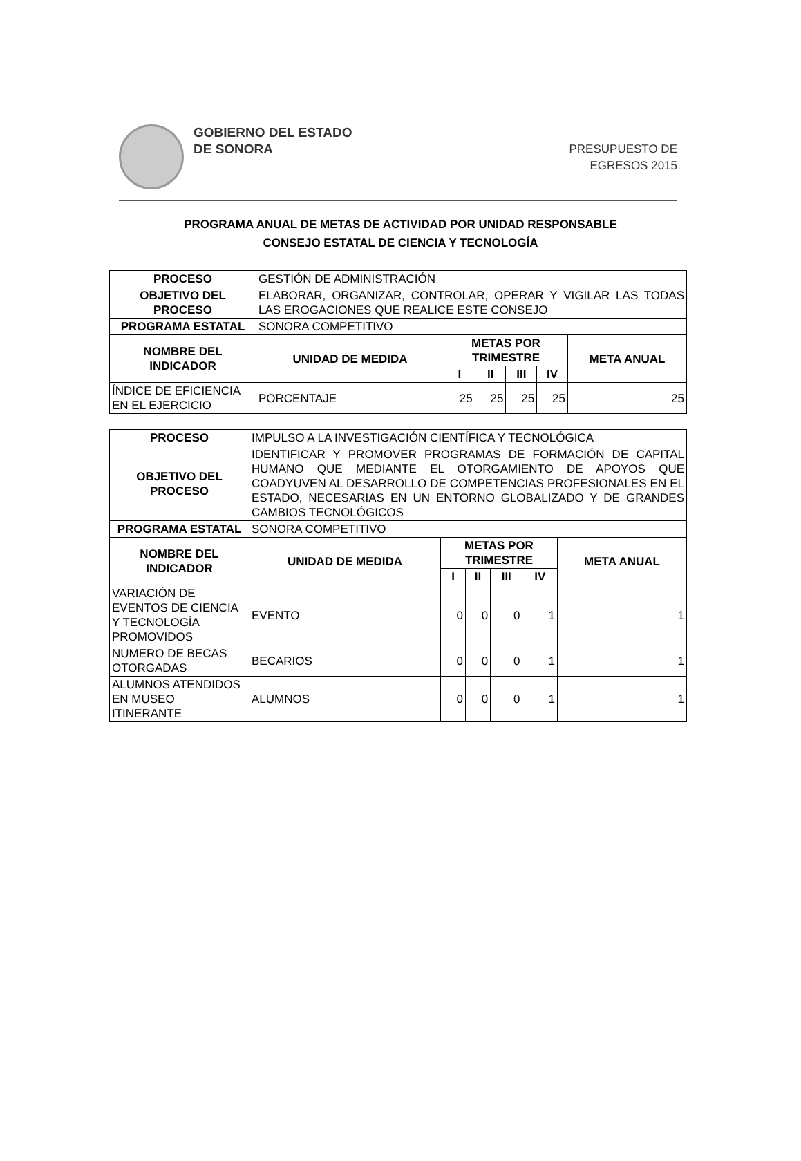GOBIERNO DEL ESTADO
DE SONORA
PRESUPUESTO DE
EGRESOS 2015
PROGRAMA ANUAL DE METAS DE ACTIVIDAD POR UNIDAD RESPONSABLE
CONSEJO ESTATAL DE CIENCIA Y TECNOLOGÍA
| PROCESO | GESTIÓN DE ADMINISTRACIÓN | | | | | |
| OBJETIVO DEL PROCESO | ELABORAR, ORGANIZAR, CONTROLAR, OPERAR Y VIGILAR LAS TODAS LAS EROGACIONES QUE REALICE ESTE CONSEJO | | | | | |
| PROGRAMA ESTATAL | SONORA COMPETITIVO | | | | | |
| NOMBRE DEL INDICADOR | UNIDAD DE MEDIDA | METAS POR TRIMESTRE | | | | META ANUAL |
| | | I | II | III | IV | |
| ÍNDICE DE EFICIENCIA EN EL EJERCICIO | PORCENTAJE | 25 | 25 | 25 | 25 | 25 |
| PROCESO | IMPULSO A LA INVESTIGACIÓN CIENTÍFICA Y TECNOLÓGICA | | | | | |
| OBJETIVO DEL PROCESO | IDENTIFICAR Y PROMOVER PROGRAMAS DE FORMACIÓN DE CAPITAL HUMANO QUE MEDIANTE EL OTORGAMIENTO DE APOYOS QUE COADYUVEN AL DESARROLLO DE COMPETENCIAS PROFESIONALES EN EL ESTADO, NECESARIAS EN UN ENTORNO GLOBALIZADO Y DE GRANDES CAMBIOS TECNOLÓGICOS | | | | | |
| PROGRAMA ESTATAL | SONORA COMPETITIVO | | | | | |
| NOMBRE DEL INDICADOR | UNIDAD DE MEDIDA | METAS POR TRIMESTRE | | | | META ANUAL |
| | | I | II | III | IV | |
| VARIACIÓN DE EVENTOS DE CIENCIA Y TECNOLOGÍA PROMOVIDOS | EVENTO | 0 | 0 | 0 | 1 | 1 |
| NUMERO DE BECAS OTORGADAS | BECARIOS | 0 | 0 | 0 | 1 | 1 |
| ALUMNOS ATENDIDOS EN MUSEO ITINERANTE | ALUMNOS | 0 | 0 | 0 | 1 | 1 |